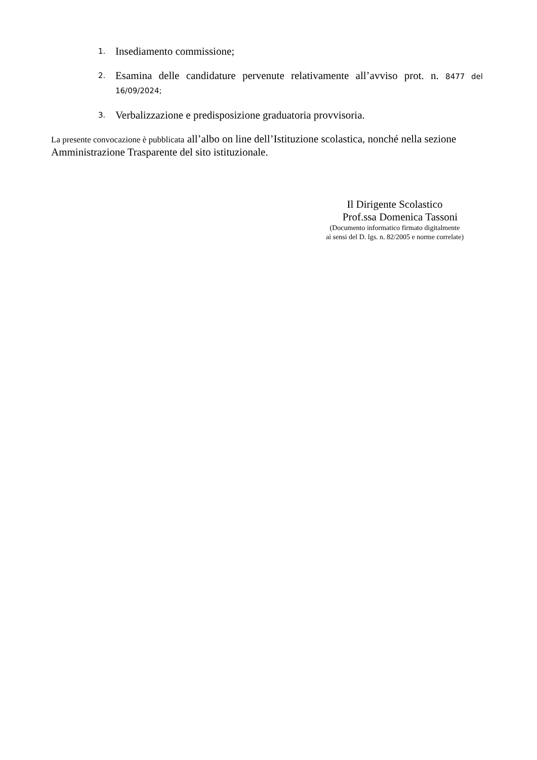1. Insediamento commissione;
2. Esamina delle candidature pervenute relativamente all’avviso prot. n. 8477 del 16/09/2024;
3. Verbalizzazione e predisposizione graduatoria provvisoria.
La presente convocazione è pubblicata all’albo on line dell’Istituzione scolastica, nonché nella sezione Amministrazione Trasparente del sito istituzionale.
Il Dirigente Scolastico
Prof.ssa Domenica Tassoni
(Documento informatico firmato digitalmente
ai sensi del D. lgs. n. 82/2005 e norme correlate)